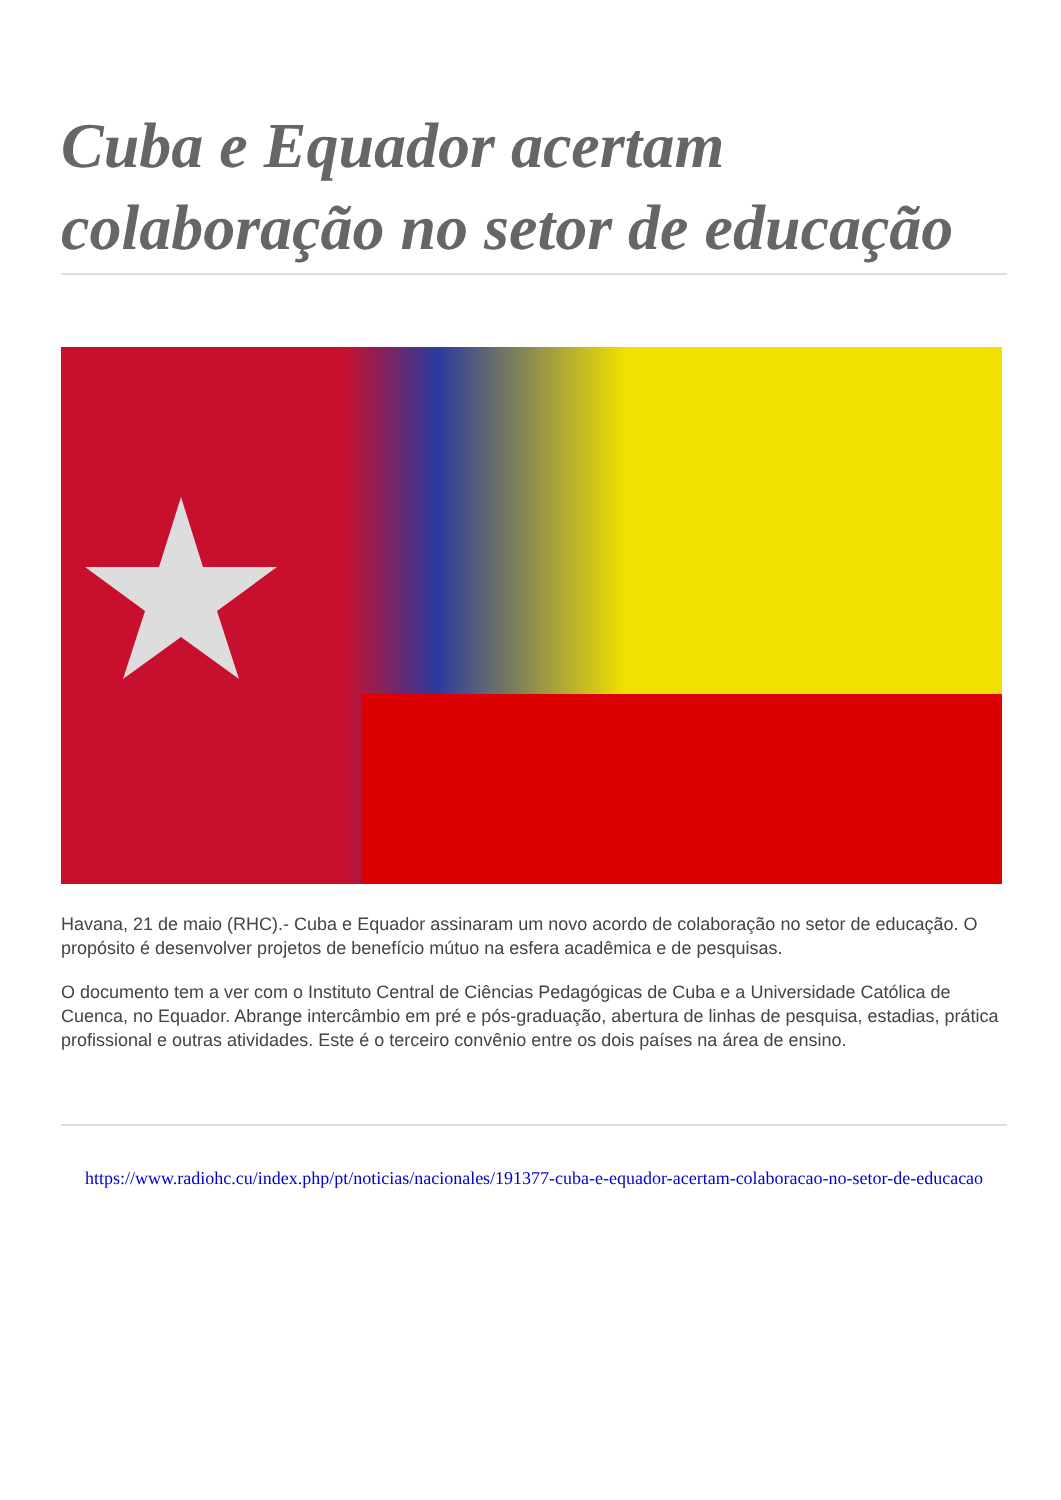Cuba e Equador acertam colaboração no setor de educação
Havana, 21 de maio (RHC).- Cuba e Equador assinaram um novo acordo de colaboração no setor de educação. O propósito é desenvolver projetos de benefício mútuo na esfera acadêmica e de pesquisas.
O documento tem a ver com o Instituto Central de Ciências Pedagógicas de Cuba e a Universidade Católica de Cuenca, no Equador. Abrange intercâmbio em pré e pós-graduação, abertura de linhas de pesquisa, estadias, prática profissional e outras atividades. Este é o terceiro convênio entre os dois países na área de ensino.
https://www.radiohc.cu/index.php/pt/noticias/nacionales/191377-cuba-e-equador-acertam-colaboracao-no-setor-de-educacao